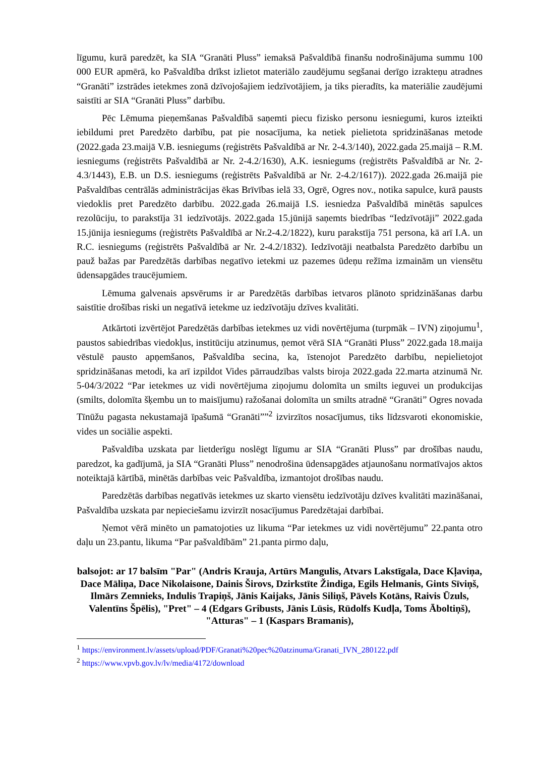līgumu, kurā paredzēt, ka SIA “Granāti Pluss” iemaksā Pašvaldībā finanšu nodrošinājuma summu 100 000 EUR apmērā, ko Pašvaldība drīkst izlietot materiālo zaudējumu segšanai derīgo izrakteņu atradnes “Granāti” izstrādes ietekmes zonā dzīvojošajiem iedzīvotājiem, ja tiks pieradīts, ka materiālie zaudējumi saistīti ar SIA “Granāti Pluss” darbību.
Pēc Lēmuma pieņemšanas Pašvaldībā saņemti piecu fizisko personu iesniegumi, kuros izteikti iebildumi pret Paredzēto darbību, pat pie nosacījuma, ka netiek pielietota spridzināšanas metode (2022.gada 23.maijā V.B. iesniegums (reģistrēts Pašvaldībā ar Nr. 2-4.3/140), 2022.gada 25.maijā – R.M. iesniegums (reģistrēts Pašvaldībā ar Nr. 2-4.2/1630), A.K. iesniegums (reģistrēts Pašvaldībā ar Nr. 2-4.3/1443), E.B. un D.S. iesniegums (reģistrēts Pašvaldībā ar Nr. 2-4.2/1617)). 2022.gada 26.maijā pie Pašvaldības centrālās administrācijas ēkas Brīvības ielā 33, Ogrē, Ogres nov., notika sapulce, kurā pausts viedoklis pret Paredzēto darbību. 2022.gada 26.maijā I.S. iesniedza Pašvaldībā minētās sapulces rezolūciju, to parakstīja 31 iedzīvotājs. 2022.gada 15.jūnijā saņemts biedrības “Iedzīvotāji” 2022.gada 15.jūnija iesniegums (reģistrēts Pašvaldībā ar Nr.2-4.2/1822), kuru parakstīja 751 persona, kā arī I.A. un R.C. iesniegums (reģistrēts Pašvaldībā ar Nr. 2-4.2/1832). Iedzīvotāji neatbalsta Paredzēto darbību un pauž bažas par Paredzētās darbības negatīvo ietekmi uz pazemes ūdeņu režīma izmainām un viensētu ūdensapgādes traucējumiem.
Lēmuma galvenais apsvērums ir ar Paredzētās darbības ietvaros plānoto spridzināšanas darbu saistītie drošības riski un negatīvā ietekme uz iedzīvotāju dzīves kvalitāti.
Atkārtoti izvērtējot Paredzētās darbības ietekmes uz vidi novērtējuma (turpmāk – IVN) ziņojumu<sup>1</sup>, paustos sabiedrības viedokļus, institūciju atzinumus, ņemot vērā SIA “Granāti Pluss” 2022.gada 18.maija vēstulē pausto apņemšanos, Pašvaldība secina, ka, īstenojot Paredzēto darbību, nepielietojot spridzināšanas metodi, ka arī izpildot Vides pārraudzības valsts biroja 2022.gada 22.marta atzinumā Nr. 5-04/3/2022 “Par ietekmes uz vidi novērtējuma ziņojumu dolomīta un smilts ieguvei un produkcijas (smilts, dolomīta šķembu un to maisījumu) ražošanai dolomīta un smilts atradnē “Granāti” Ogres novada Tīnūžu pagasta nekustamajā īpašumā “Granāti””<sup>2</sup> izvirzītos nosacījumus, tiks līdzsvaroti ekonomiskie, vides un sociālie aspekti.
Pašvaldība uzskata par lietderīgu noslēgt līgumu ar SIA “Granāti Pluss” par drošības naudu, paredzot, ka gadījumā, ja SIA “Granāti Pluss” nenodrošina ūdensapgādes atjaunošanu normatīvajos aktos noteiktajā kārtībā, minētās darbības veic Pašvaldība, izmantojot drošības naudu.
Paredzētās darbības negatīvās ietekmes uz skarto viensētu iedzīvotāju dzīves kvalitāti mazināšanai, Pašvaldība uzskata par nepieciešamu izvirzīt nosacījumus Paredzētajai darbībai.
Ņemot vērā minēto un pamatojoties uz likuma “Par ietekmes uz vidi novērtējumu” 22.panta otro daļu un 23.pantu, likuma “Par pašvaldībām” 21.panta pirmo daļu,
balsojot: ar 17 balsīm "Par" (Andris Krauja, Artūrs Mangulis, Atvars Lakstīgala, Dace Kļaviņa, Dace Māliņa, Dace Nikolaisone, Dainis Širovs, Dzirkstīte Žindiga, Egils Helmanis, Gints Sīviņš, Ilmārs Zemnieks, Indulis Trapiņš, Jānis Kaijaks, Jānis Siliņš, Pāvels Kotāns, Raivis Ūzuls, Valentīns Špēlis), "Pret" – 4 (Edgars Gribusts, Jānis Lūsis, Rūdolfs Kudļa, Toms Āboltiņš), "Atturas" – 1 (Kaspars Bramanis),
<sup>1</sup> https://environment.lv/assets/upload/PDF/Granati%20pec%20atzinuma/Granati_IVN_280122.pdf
<sup>2</sup> https://www.vpvb.gov.lv/lv/media/4172/download